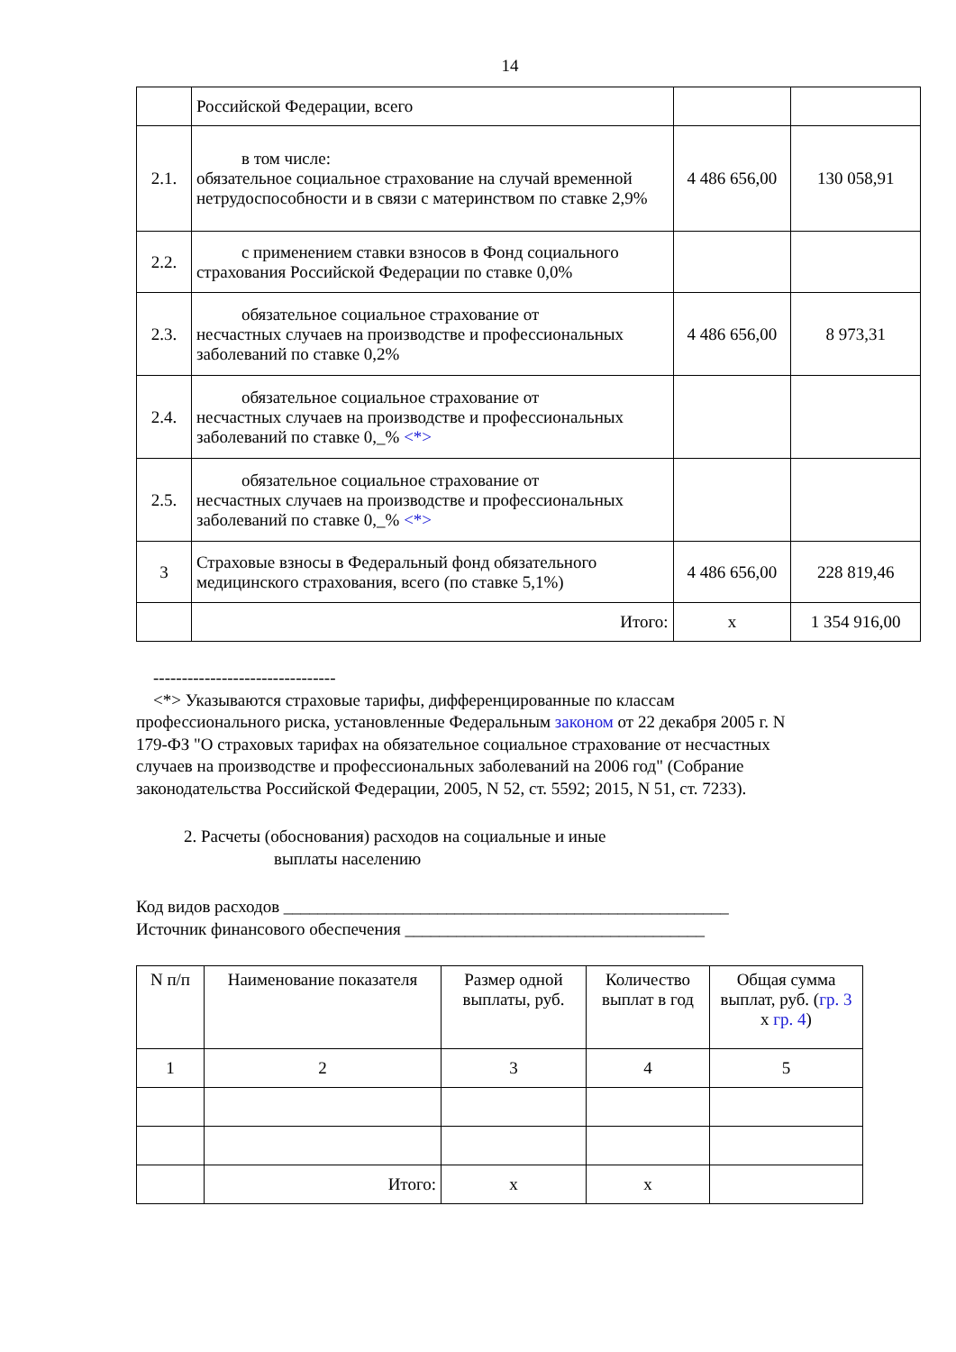14
| | Российской Федерации, всего | | |
| 2.1. | в том числе: обязательное социальное страхование на случай временной нетрудоспособности и в связи с материнством по ставке 2,9% | 4 486 656,00 | 130 058,91 |
| 2.2. | с применением ставки взносов в Фонд социального страхования Российской Федерации по ставке 0,0% | | |
| 2.3. | обязательное социальное страхование от несчастных случаев на производстве и профессиональных заболеваний по ставке 0,2% | 4 486 656,00 | 8 973,31 |
| 2.4. | обязательное социальное страхование от несчастных случаев на производстве и профессиональных заболеваний по ставке 0,_% <*> | | |
| 2.5. | обязательное социальное страхование от несчастных случаев на производстве и профессиональных заболеваний по ставке 0,_% <*> | | |
| 3 | Страховые взносы в Федеральный фонд обязательного медицинского страхования, всего (по ставке 5,1%) | 4 486 656,00 | 228 819,46 |
| | Итого: | x | 1 354 916,00 |
--------------------------------
<*> Указываются страховые тарифы, дифференцированные по классам профессионального риска, установленные Федеральным законом от 22 декабря 2005 г. N 179-ФЗ "О страховых тарифах на обязательное социальное страхование от несчастных случаев на производстве и профессиональных заболеваний на 2006 год" (Собрание законодательства Российской Федерации, 2005, N 52, ст. 5592; 2015, N 51, ст. 7233).
2. Расчеты (обоснования) расходов на социальные и иные
выплаты населению
Код видов расходов ____________________________________________________
Источник финансового обеспечения ___________________________________
| N п/п | Наименование показателя | Размер одной выплаты, руб. | Количество выплат в год | Общая сумма выплат, руб. ( гр. 3 x гр. 4 ) |
| --- | --- | --- | --- | --- |
| 1 | 2 | 3 | 4 | 5 |
| | Итого: | x | x | |